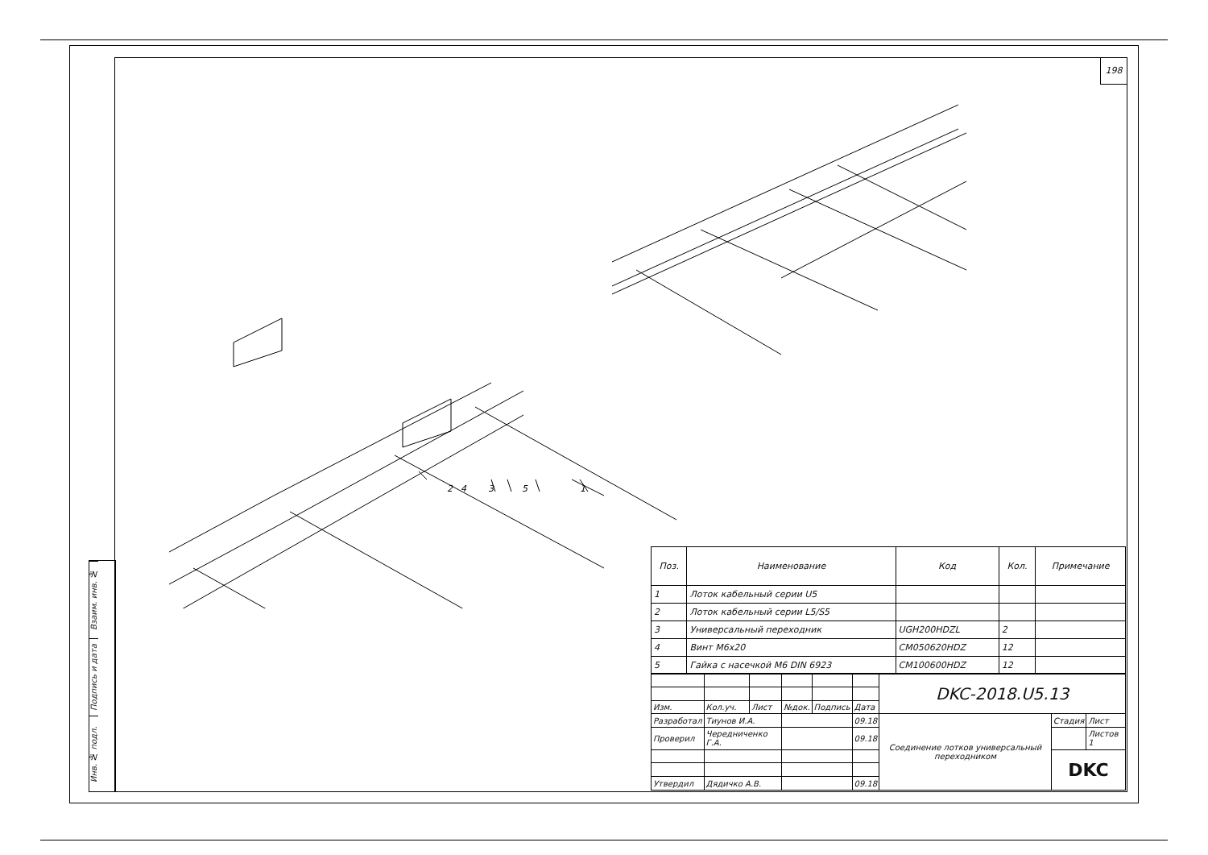198
Взаим. инв. №
Подпись и дата
Инв. № подл.
1
5
3
4
2
| Поз. | Наименование | Код | Кол. | Примечание |
| --- | --- | --- | --- | --- |
| 1 | Лоток кабельный серии U5 | | | |
| 2 | Лоток кабельный серии L5/S5 | | | |
| 3 | Универсальный переходник | UGH200HDZL | 2 | |
| 4 | Винт М6х20 | CM050620HDZ | 12 | |
| 5 | Гайка с насечкой М6 DIN 6923 | CM100600HDZ | 12 | |
| | | | | | | DKC-2018.U5.13 | | |
| Изм. | Кол.уч. | Лист | №док. | Подпись | Дата | | | |
| Разработал | Тиунов И.А. | | | | 09.18 | Соединение лотков универсальный переходником | Стадия | Лист |
| Проверил | Чередниченко Г.А. | | | | 09.18 | | | Листов 1 |
| | | | | | | | DKC | |
| Утвердил | Дядичко А.В. | | | | 09.18 | | | |